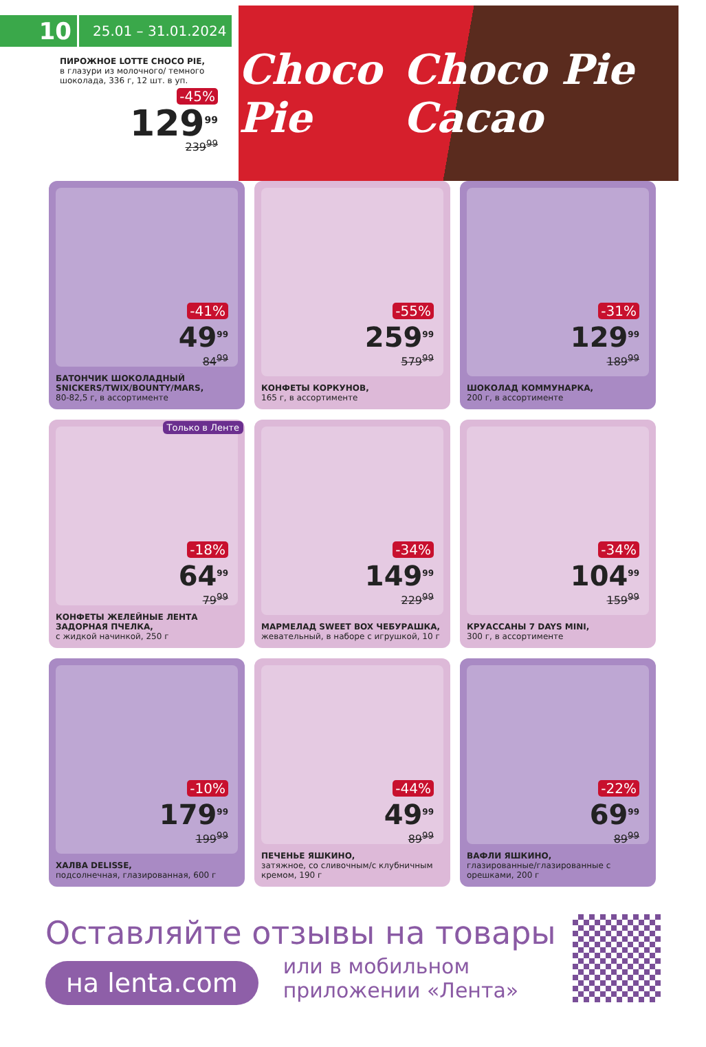10
25.01 – 31.01.2024
ПИРОЖНОЕ LOTTE CHOCO PIE,
в глазури из молочного/ темного шоколада, 336 г, 12 шт. в уп.
-45%
129<sup>99</sup>
239<sup>99</sup>
Choco Pie Choco Pie Cacao
-41%
49<sup>99</sup>
84<sup>99</sup>
БАТОНЧИК ШОКОЛАДНЫЙ SNICKERS/TWIX/BOUNTY/MARS,
80-82,5 г, в ассортименте
-55%
259<sup>99</sup>
579<sup>99</sup>
КОНФЕТЫ КОРКУНОВ,
165 г, в ассортименте
-31%
129<sup>99</sup>
189<sup>99</sup>
ШОКОЛАД КОММУНАРКА,
200 г, в ассортименте
Только в Ленте
-18%
64<sup>99</sup>
79<sup>99</sup>
КОНФЕТЫ ЖЕЛЕЙНЫЕ ЛЕНТА ЗАДОРНАЯ ПЧЕЛКА,
с жидкой начинкой, 250 г
-34%
149<sup>99</sup>
229<sup>99</sup>
МАРМЕЛАД SWEET BOX ЧЕБУРАШКА,
жевательный, в наборе с игрушкой, 10 г
-34%
104<sup>99</sup>
159<sup>99</sup>
КРУАССАНЫ 7 DAYS MINI,
300 г, в ассортименте
-10%
179<sup>99</sup>
199<sup>99</sup>
ХАЛВА DELISSE,
подсолнечная, глазированная, 600 г
-44%
49<sup>99</sup>
89<sup>99</sup>
ПЕЧЕНЬЕ ЯШКИНО,
затяжное, со сливочным/с клубничным кремом, 190 г
-22%
69<sup>99</sup>
89<sup>99</sup>
ВАФЛИ ЯШКИНО,
глазированные/глазированные с орешками, 200 г
Оставляйте отзывы на товары
на lenta.com или в мобильном
приложении «Лента»